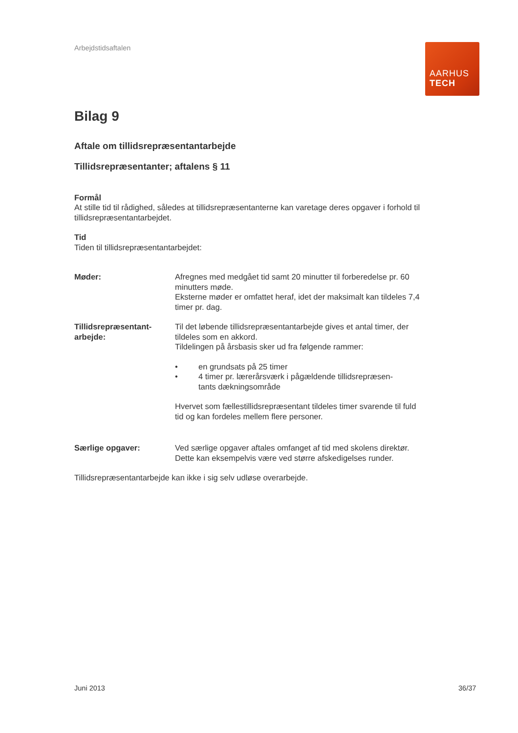Arbejdstidsaftalen
AARHUS
TECH
Bilag 9
Aftale om tillidsrepræsentantarbejde
Tillidsrepræsentanter; aftalens § 11
Formål
At stille tid til rådighed, således at tillidsrepræsentanterne kan varetage deres opgaver i forhold til tillidsrepræsentantarbejdet.
Tid
Tiden til tillidsrepræsentantarbejdet:
Møder: Afregnes med medgået tid samt 20 minutter til forberedelse pr. 60 minutters møde.
Eksterne møder er omfattet heraf, idet der maksimalt kan tildeles 7,4 timer pr. dag.
Tillidsrepræsentant-
arbejde:
Til det løbende tillidsrepræsentantarbejde gives et antal timer, der tildeles som en akkord.
Tildelingen på årsbasis sker ud fra følgende rammer:
• en grundsats på 25 timer
• 4 timer pr. lærerårsværk i pågældende tillidsrepræsen-
tants dækningsområde
Hvervet som fællestillidsrepræsentant tildeles timer svarende til fuld tid og kan fordeles mellem flere personer.
Særlige opgaver: Ved særlige opgaver aftales omfanget af tid med skolens direktør. Dette kan eksempelvis være ved større afskedigelses runder.
Tillidsrepræsentantarbejde kan ikke i sig selv udløse overarbejde.
Juni 2013 36/37